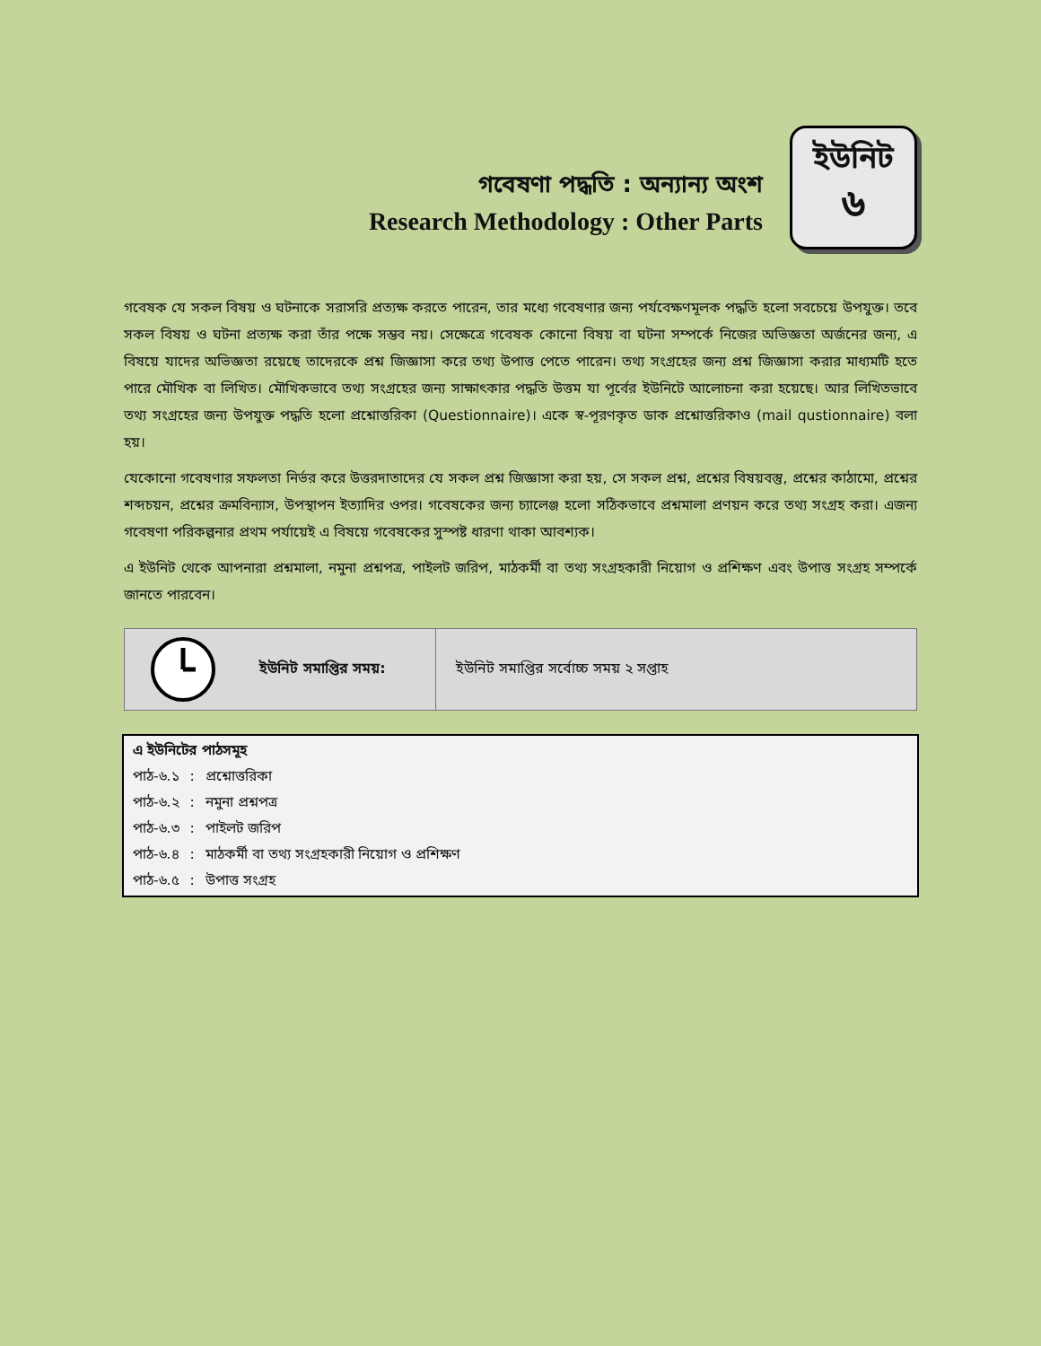গবেষণা পদ্ধতি : অন্যান্য অংশ
Research Methodology : Other Parts
ইউনিট
৬
গবেষক যে সকল বিষয় ও ঘটনাকে সরাসরি প্রত্যক্ষ করতে পারেন, তার মধ্যে গবেষণার জন্য পর্যবেক্ষণমূলক পদ্ধতি হলো সবচেয়ে উপযুক্ত। তবে সকল বিষয় ও ঘটনা প্রত্যক্ষ করা তাঁর পক্ষে সম্ভব নয়। সেক্ষেত্রে গবেষক কোনো বিষয় বা ঘটনা সম্পর্কে নিজের অভিজ্ঞতা অর্জনের জন্য, এ বিষয়ে যাদের অভিজ্ঞতা রয়েছে তাদেরকে প্রশ্ন জিজ্ঞাসা করে তথ্য উপাত্ত পেতে পারেন। তথ্য সংগ্রহের জন্য প্রশ্ন জিজ্ঞাসা করার মাধ্যমটি হতে পারে মৌখিক বা লিখিত। মৌখিকভাবে তথ্য সংগ্রহের জন্য সাক্ষাৎকার পদ্ধতি উত্তম যা পূর্বের ইউনিটে আলোচনা করা হয়েছে। আর লিখিতভাবে তথ্য সংগ্রহের জন্য উপযুক্ত পদ্ধতি হলো প্রশ্নোত্তরিকা (Questionnaire)। একে স্ব-পূরণকৃত ডাক প্রশ্নোত্তরিকাও (mail qustionnaire) বলা হয়।
যেকোনো গবেষণার সফলতা নির্ভর করে উত্তরদাতাদের যে সকল প্রশ্ন জিজ্ঞাসা করা হয়, সে সকল প্রশ্ন, প্রশ্নের বিষয়বস্তু, প্রশ্নের কাঠামো, প্রশ্নের শব্দচয়ন, প্রশ্নের ক্রমবিন্যাস, উপস্থাপন ইত্যাদির ওপর। গবেষকের জন্য চ্যালেঞ্জ হলো সঠিকভাবে প্রশ্নমালা প্রণয়ন করে তথ্য সংগ্রহ করা। এজন্য গবেষণা পরিকল্পনার প্রথম পর্যায়েই এ বিষয়ে গবেষকের সুস্পষ্ট ধারণা থাকা আবশ্যক।
এ ইউনিট থেকে আপনারা প্রশ্নমালা, নমুনা প্রশ্নপত্র, পাইলট জরিপ, মাঠকর্মী বা তথ্য সংগ্রহকারী নিয়োগ ও প্রশিক্ষণ এবং উপাত্ত সংগ্রহ সম্পর্কে জানতে পারবেন।
ইউনিট সমাপ্তির সময়: ইউনিট সমাপ্তির সর্বোচ্চ সময় ২ সপ্তাহ
এ ইউনিটের পাঠসমূহ
| পাঠ-৬.১ | : | প্রশ্নোত্তরিকা |
| পাঠ-৬.২ | : | নমুনা প্রশ্নপত্র |
| পাঠ-৬.৩ | : | পাইলট জরিপ |
| পাঠ-৬.৪ | : | মাঠকর্মী বা তথ্য সংগ্রহকারী নিয়োগ ও প্রশিক্ষণ |
| পাঠ-৬.৫ | : | উপাত্ত সংগ্রহ |